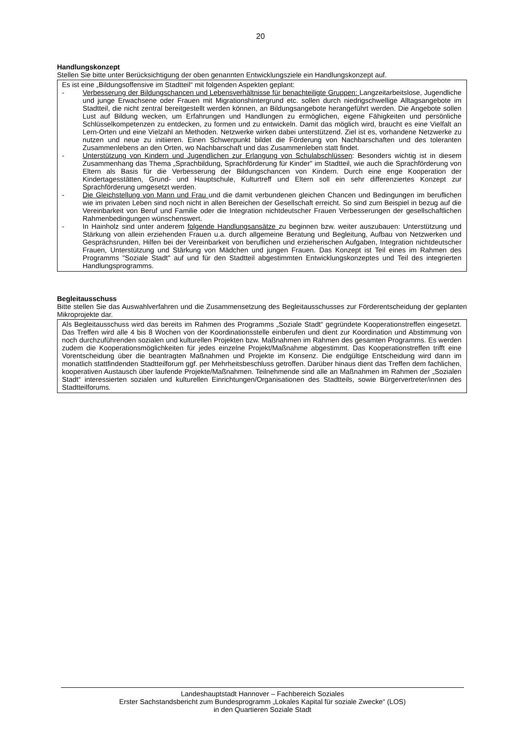20
Handlungskonzept
Stellen Sie bitte unter Berücksichtigung der oben genannten Entwicklungsziele ein Handlungskonzept auf.
Es ist eine „Bildungsoffensive im Stadtteil“ mit folgenden Aspekten geplant:
- Verbesserung der Bildungschancen und Lebensverhältnisse für benachteiligte Gruppen: Langzeitarbeitslose, Jugendliche und junge Erwachsene oder Frauen mit Migrationshintergrund etc. sollen durch niedrigschwellige Alltagsangebote im Stadtteil, die nicht zentral bereitgestellt werden können, an Bildungsangebote herangeführt werden. Die Angebote sollen Lust auf Bildung wecken, um Erfahrungen und Handlungen zu ermöglichen, eigene Fähigkeiten und persönliche Schlüsselkompetenzen zu entdecken, zu formen und zu entwickeln. Damit das möglich wird, braucht es eine Vielfalt an Lern-Orten und eine Vielzahl an Methoden. Netzwerke wirken dabei unterstützend. Ziel ist es, vorhandene Netzwerke zu nutzen und neue zu initiieren. Einen Schwerpunkt bildet die Förderung von Nachbarschaften und des toleranten Zusammenlebens an den Orten, wo Nachbarschaft und das Zusammenleben statt findet.
- Unterstützung von Kindern und Jugendlichen zur Erlangung von Schulabschlüssen: Besonders wichtig ist in diesem Zusammenhang das Thema „Sprachbildung, Sprachförderung für Kinder" im Stadtteil, wie auch die Sprachförderung von Eltern als Basis für die Verbesserung der Bildungschancen von Kindern. Durch eine enge Kooperation der Kindertagesstätten, Grund- und Hauptschule, Kulturtreff und Eltern soll ein sehr differenziertes Konzept zur Sprachförderung umgesetzt werden.
- Die Gleichstellung von Mann und Frau und die damit verbundenen gleichen Chancen und Bedingungen im beruflichen wie im privaten Leben sind noch nicht in allen Bereichen der Gesellschaft erreicht. So sind zum Beispiel in bezug auf die Vereinbarkeit von Beruf und Familie oder die Integration nichtdeutscher Frauen Verbesserungen der gesellschaftlichen Rahmenbedingungen wünschenswert.
- In Hainholz sind unter anderem folgende Handlungsansätze zu beginnen bzw. weiter auszubauen: Unterstützung und Stärkung von allein erziehenden Frauen u.a. durch allgemeine Beratung und Begleitung, Aufbau von Netzwerken und Gesprächsrunden, Hilfen bei der Vereinbarkeit von beruflichen und erzieherischen Aufgaben, Integration nichtdeutscher Frauen, Unterstützung und Stärkung von Mädchen und jungen Frauen. Das Konzept ist Teil eines im Rahmen des Programms "Soziale Stadt" auf und für den Stadtteil abgestimmten Entwicklungskonzeptes und Teil des integrierten Handlungsprogramms.
Begleitausschuss
Bitte stellen Sie das Auswahlverfahren und die Zusammensetzung des Begleitausschusses zur Förderentscheidung der geplanten Mikroprojekte dar.
Als Begleitausschuss wird das bereits im Rahmen des Programms „Soziale Stadt“ gegründete Kooperationstreffen eingesetzt. Das Treffen wird alle 4 bis 8 Wochen von der Koordinationsstelle einberufen und dient zur Koordination und Abstimmung von noch durchzuführenden sozialen und kulturellen Projekten bzw. Maßnahmen im Rahmen des gesamten Programms. Es werden zudem die Kooperationsmöglichkeiten für jedes einzelne Projekt/Maßnahme abgestimmt. Das Kooperationstreffen trifft eine Vorentscheidung über die beantragten Maßnahmen und Projekte im Konsenz. Die endgültige Entscheidung wird dann im monatlich stattfindenden Stadtteilforum ggf. per Mehrheitsbeschluss getroffen. Darüber hinaus dient das Treffen dem fachlichen, kooperativen Austausch über laufende Projekte/Maßnahmen. Teilnehmende sind alle an Maßnahmen im Rahmen der „Sozialen Stadt“ interessierten sozialen und kulturellen Einrichtungen/Organisationen des Stadtteils, sowie Bürgervertreter/innen des Stadtteilforums.
Landeshauptstadt Hannover – Fachbereich Soziales
Erster Sachstandsbericht zum Bundesprogramm „Lokales Kapital für soziale Zwecke“ (LOS)
in den Quartieren Soziale Stadt